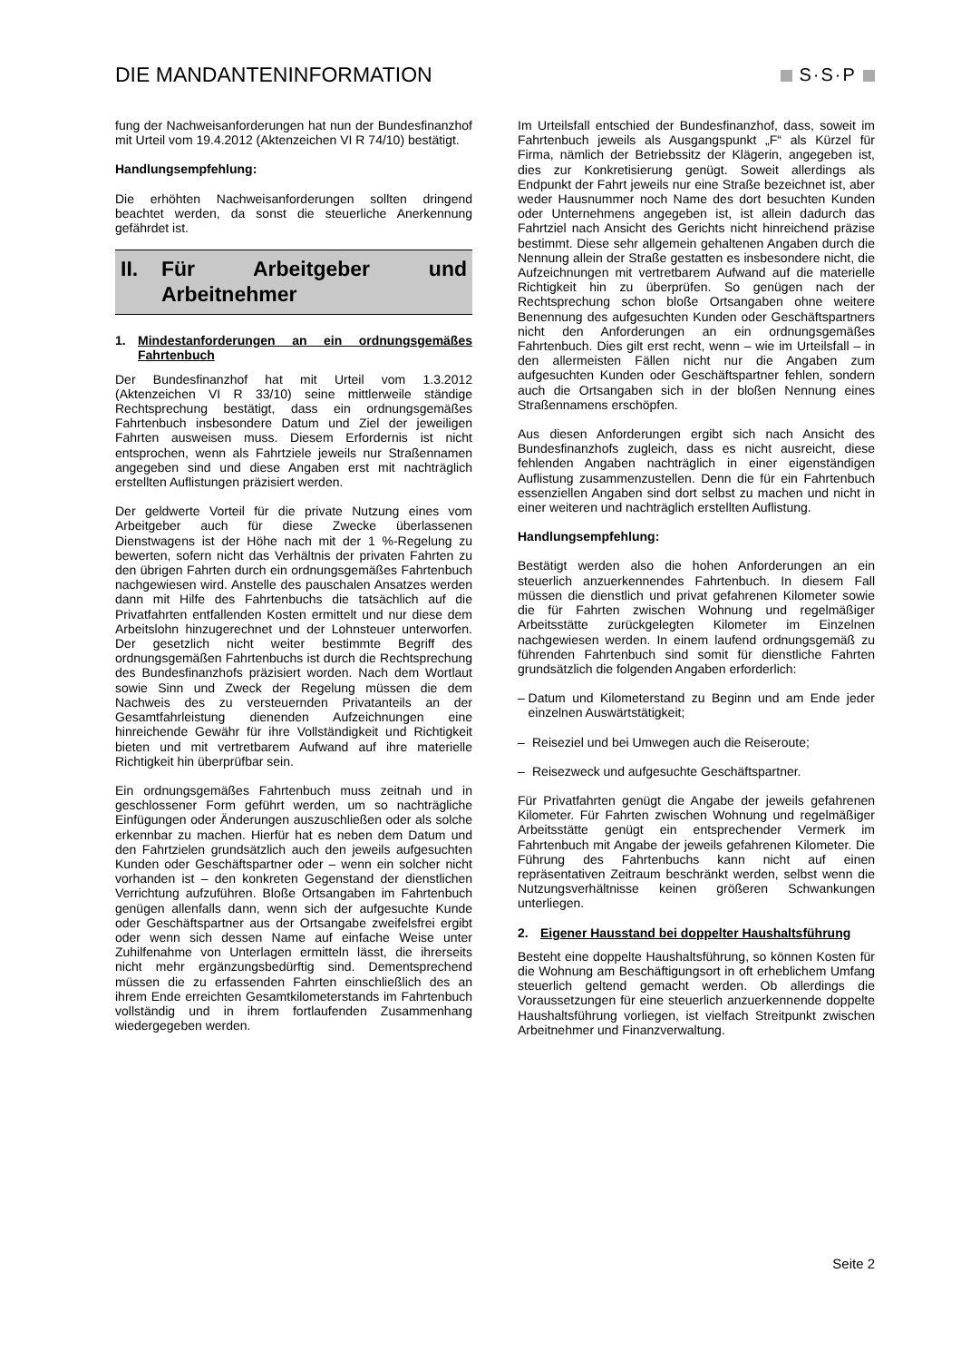DIE MANDANTENINFORMATION
S·S·P
fung der Nachweisanforderungen hat nun der Bundesfinanzhof mit Urteil vom 19.4.2012 (Aktenzeichen VI R 74/10) bestätigt.
Handlungsempfehlung:
Die erhöhten Nachweisanforderungen sollten dringend beachtet werden, da sonst die steuerliche Anerkennung gefährdet ist.
II. Für Arbeitgeber und Arbeitnehmer
1. Mindestanforderungen an ein ordnungsgemäßes Fahrtenbuch
Der Bundesfinanzhof hat mit Urteil vom 1.3.2012 (Aktenzeichen VI R 33/10) seine mittlerweile ständige Rechtsprechung bestätigt, dass ein ordnungsgemäßes Fahrtenbuch insbesondere Datum und Ziel der jeweiligen Fahrten ausweisen muss. Diesem Erfordernis ist nicht entsprochen, wenn als Fahrtziele jeweils nur Straßennamen angegeben sind und diese Angaben erst mit nachträglich erstellten Auflistungen präzisiert werden.
Der geldwerte Vorteil für die private Nutzung eines vom Arbeitgeber auch für diese Zwecke überlassenen Dienstwagens ist der Höhe nach mit der 1 %-Regelung zu bewerten, sofern nicht das Verhältnis der privaten Fahrten zu den übrigen Fahrten durch ein ordnungsgemäßes Fahrtenbuch nachgewiesen wird. Anstelle des pauschalen Ansatzes werden dann mit Hilfe des Fahrtenbuchs die tatsächlich auf die Privatfahrten entfallenden Kosten ermittelt und nur diese dem Arbeitslohn hinzugerechnet und der Lohnsteuer unterworfen. Der gesetzlich nicht weiter bestimmte Begriff des ordnungsgemäßen Fahrtenbuchs ist durch die Rechtsprechung des Bundesfinanzhofs präzisiert worden. Nach dem Wortlaut sowie Sinn und Zweck der Regelung müssen die dem Nachweis des zu versteuernden Privatanteils an der Gesamtfahrleistung dienenden Aufzeichnungen eine hinreichende Gewähr für ihre Vollständigkeit und Richtigkeit bieten und mit vertretbarem Aufwand auf ihre materielle Richtigkeit hin überprüfbar sein.
Ein ordnungsgemäßes Fahrtenbuch muss zeitnah und in geschlossener Form geführt werden, um so nachträgliche Einfügungen oder Änderungen auszuschließen oder als solche erkennbar zu machen. Hierfür hat es neben dem Datum und den Fahrtzielen grundsätzlich auch den jeweils aufgesuchten Kunden oder Geschäftspartner oder – wenn ein solcher nicht vorhanden ist – den konkreten Gegenstand der dienstlichen Verrichtung aufzuführen. Bloße Ortsangaben im Fahrtenbuch genügen allenfalls dann, wenn sich der aufgesuchte Kunde oder Geschäftspartner aus der Ortsangabe zweifelsfrei ergibt oder wenn sich dessen Name auf einfache Weise unter Zuhilfenahme von Unterlagen ermitteln lässt, die ihrerseits nicht mehr ergänzungsbedürftig sind. Dementsprechend müssen die zu erfassenden Fahrten einschließlich des an ihrem Ende erreichten Gesamtkilometerstands im Fahrtenbuch vollständig und in ihrem fortlaufenden Zusammenhang wiedergegeben werden.
Im Urteilsfall entschied der Bundesfinanzhof, dass, soweit im Fahrtenbuch jeweils als Ausgangspunkt „F“ als Kürzel für Firma, nämlich der Betriebssitz der Klägerin, angegeben ist, dies zur Konkretisierung genügt. Soweit allerdings als Endpunkt der Fahrt jeweils nur eine Straße bezeichnet ist, aber weder Hausnummer noch Name des dort besuchten Kunden oder Unternehmens angegeben ist, ist allein dadurch das Fahrtziel nach Ansicht des Gerichts nicht hinreichend präzise bestimmt. Diese sehr allgemein gehaltenen Angaben durch die Nennung allein der Straße gestatten es insbesondere nicht, die Aufzeichnungen mit vertretbarem Aufwand auf die materielle Richtigkeit hin zu überprüfen. So genügen nach der Rechtsprechung schon bloße Ortsangaben ohne weitere Benennung des aufgesuchten Kunden oder Geschäftspartners nicht den Anforderungen an ein ordnungsgemäßes Fahrtenbuch. Dies gilt erst recht, wenn – wie im Urteilsfall – in den allermeisten Fällen nicht nur die Angaben zum aufgesuchten Kunden oder Geschäftspartner fehlen, sondern auch die Ortsangaben sich in der bloßen Nennung eines Straßennamens erschöpfen.
Aus diesen Anforderungen ergibt sich nach Ansicht des Bundesfinanzhofs zugleich, dass es nicht ausreicht, diese fehlenden Angaben nachträglich in einer eigenständigen Auflistung zusammenzustellen. Denn die für ein Fahrtenbuch essenziellen Angaben sind dort selbst zu machen und nicht in einer weiteren und nachträglich erstellten Auflistung.
Handlungsempfehlung:
Bestätigt werden also die hohen Anforderungen an ein steuerlich anzuerkennendes Fahrtenbuch. In diesem Fall müssen die dienstlich und privat gefahrenen Kilometer sowie die für Fahrten zwischen Wohnung und regelmäßiger Arbeitsstätte zurückgelegten Kilometer im Einzelnen nachgewiesen werden. In einem laufend ordnungsgemäß zu führenden Fahrtenbuch sind somit für dienstliche Fahrten grundsätzlich die folgenden Angaben erforderlich:
– Datum und Kilometerstand zu Beginn und am Ende jeder einzelnen Auswärtstätigkeit;
– Reiseziel und bei Umwegen auch die Reiseroute;
– Reisezweck und aufgesuchte Geschäftspartner.
Für Privatfahrten genügt die Angabe der jeweils gefahrenen Kilometer. Für Fahrten zwischen Wohnung und regelmäßiger Arbeitsstätte genügt ein entsprechender Vermerk im Fahrtenbuch mit Angabe der jeweils gefahrenen Kilometer. Die Führung des Fahrtenbuchs kann nicht auf einen repräsentativen Zeitraum beschränkt werden, selbst wenn die Nutzungsverhältnisse keinen größeren Schwankungen unterliegen.
2. Eigener Hausstand bei doppelter Haushaltsführung
Besteht eine doppelte Haushaltsführung, so können Kosten für die Wohnung am Beschäftigungsort in oft erheblichem Umfang steuerlich geltend gemacht werden. Ob allerdings die Voraussetzungen für eine steuerlich anzuerkennende doppelte Haushaltsführung vorliegen, ist vielfach Streitpunkt zwischen Arbeitnehmer und Finanzverwaltung.
Seite 2